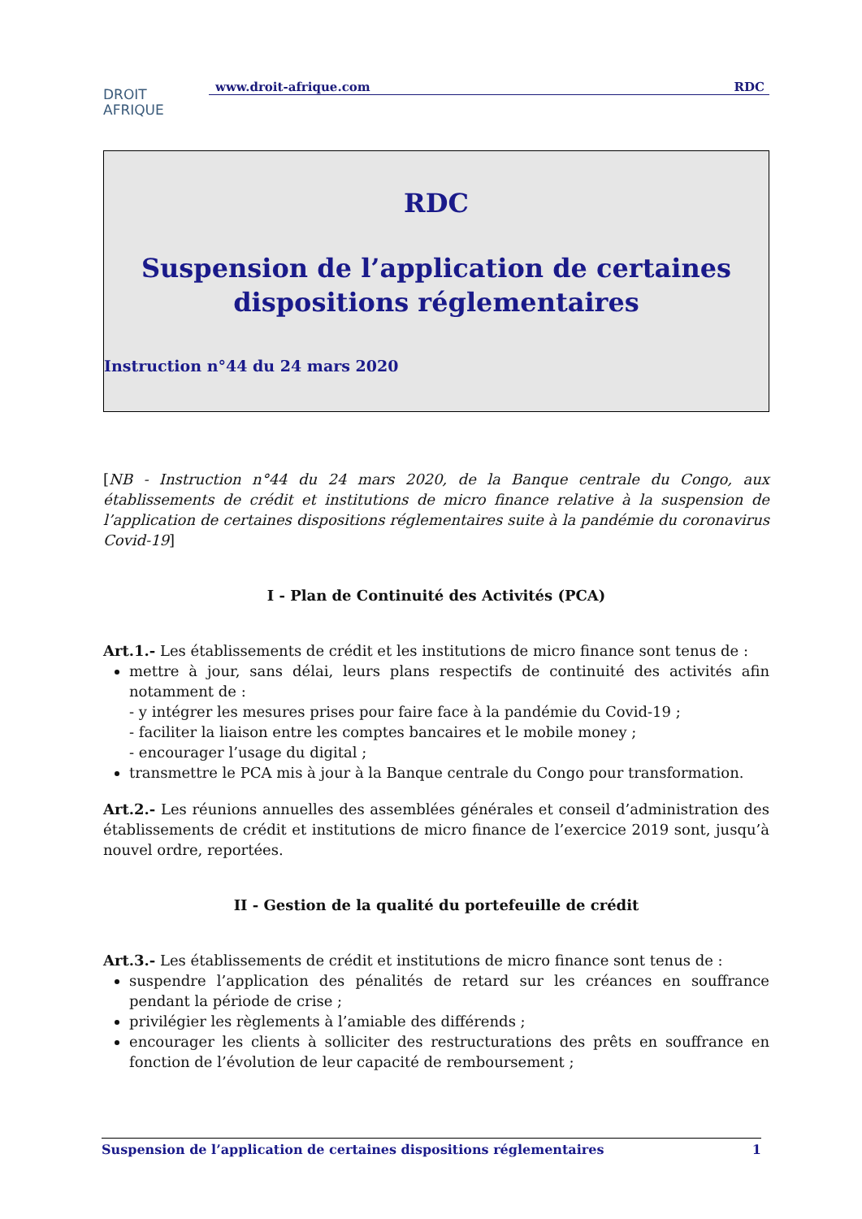DROIT
AFRIQUE
www.droit-afrique.com RDC
RDC
Suspension de l’application de certaines
dispositions réglementaires
Instruction n°44 du 24 mars 2020
[NB - Instruction n°44 du 24 mars 2020, de la Banque centrale du Congo, aux établissements de crédit et institutions de micro finance relative à la suspension de l’application de certaines dispositions réglementaires suite à la pandémie du coronavirus Covid-19]
I - Plan de Continuité des Activités (PCA)
Art.1.- Les établissements de crédit et les institutions de micro finance sont tenus de :
mettre à jour, sans délai, leurs plans respectifs de continuité des activités afin notamment de :
- y intégrer les mesures prises pour faire face à la pandémie du Covid-19 ;
- faciliter la liaison entre les comptes bancaires et le mobile money ;
- encourager l’usage du digital ;
transmettre le PCA mis à jour à la Banque centrale du Congo pour transformation.
Art.2.- Les réunions annuelles des assemblées générales et conseil d’administration des établissements de crédit et institutions de micro finance de l’exercice 2019 sont, jusqu’à nouvel ordre, reportées.
II - Gestion de la qualité du portefeuille de crédit
Art.3.- Les établissements de crédit et institutions de micro finance sont tenus de :
suspendre l’application des pénalités de retard sur les créances en souffrance pendant la période de crise ;
privilégier les règlements à l’amiable des différends ;
encourager les clients à solliciter des restructurations des prêts en souffrance en fonction de l’évolution de leur capacité de remboursement ;
Suspension de l’application de certaines dispositions réglementaires 1